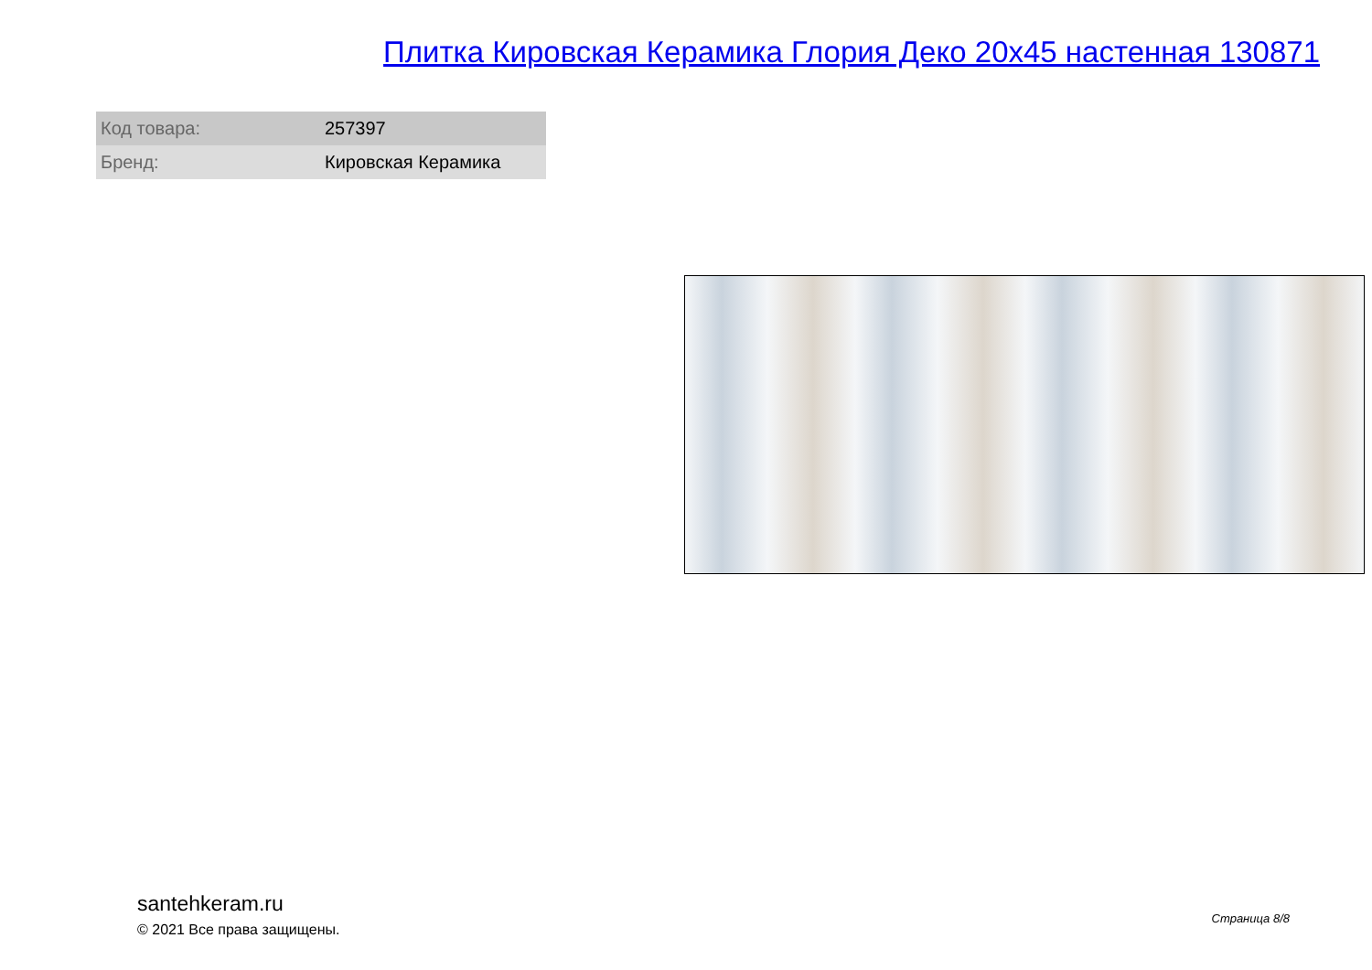Плитка Кировская Керамика Глория Деко 20x45 настенная 130871
| Код товара: | 257397 |
| Бренд: | Кировская Керамика |
santehkeram.ru
© 2021 Все права защищены.
Страница 8/8